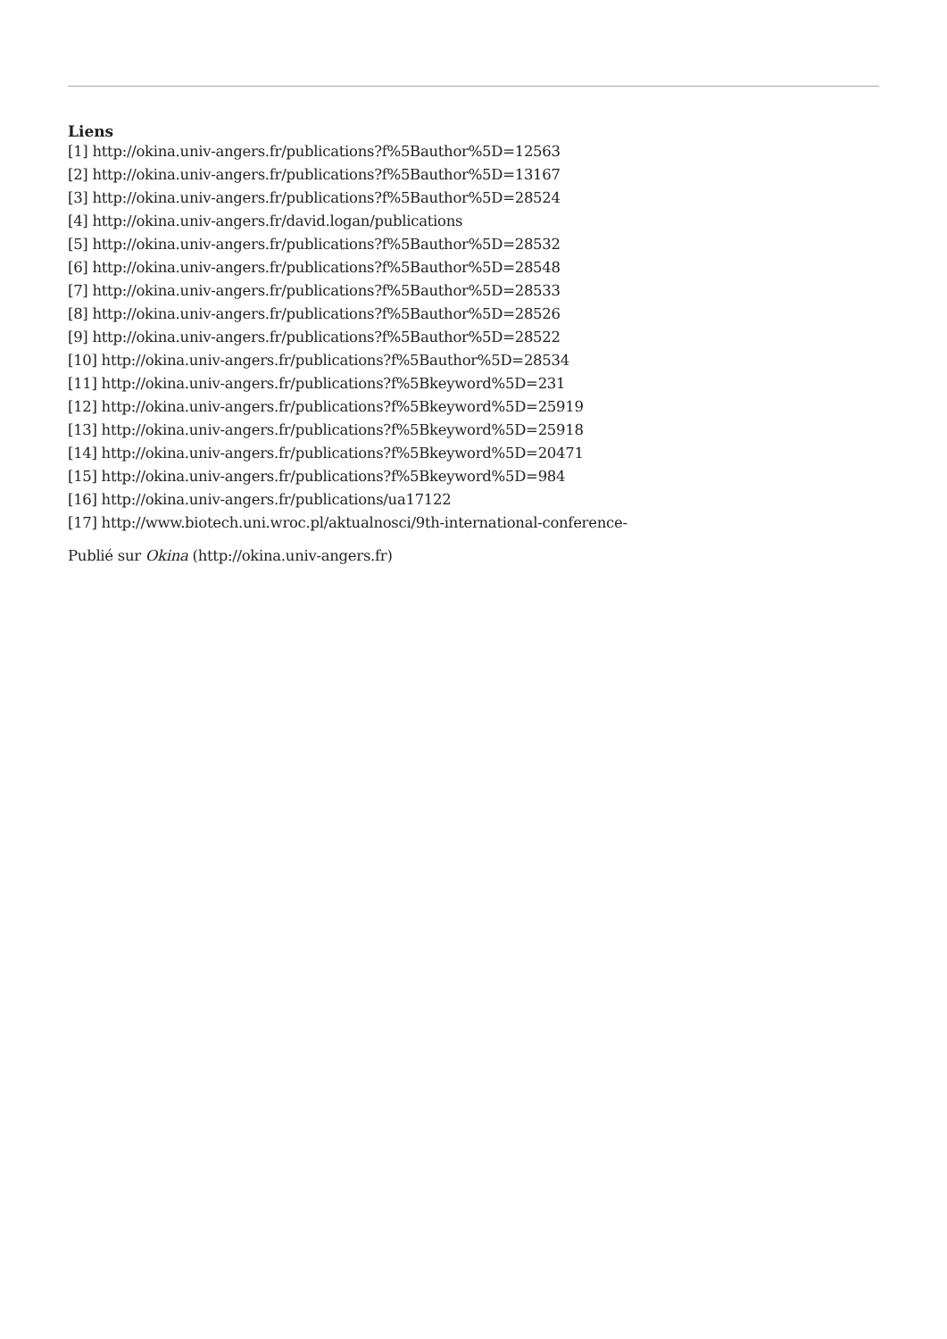Liens
[1] http://okina.univ-angers.fr/publications?f%5Bauthor%5D=12563
[2] http://okina.univ-angers.fr/publications?f%5Bauthor%5D=13167
[3] http://okina.univ-angers.fr/publications?f%5Bauthor%5D=28524
[4] http://okina.univ-angers.fr/david.logan/publications
[5] http://okina.univ-angers.fr/publications?f%5Bauthor%5D=28532
[6] http://okina.univ-angers.fr/publications?f%5Bauthor%5D=28548
[7] http://okina.univ-angers.fr/publications?f%5Bauthor%5D=28533
[8] http://okina.univ-angers.fr/publications?f%5Bauthor%5D=28526
[9] http://okina.univ-angers.fr/publications?f%5Bauthor%5D=28522
[10] http://okina.univ-angers.fr/publications?f%5Bauthor%5D=28534
[11] http://okina.univ-angers.fr/publications?f%5Bkeyword%5D=231
[12] http://okina.univ-angers.fr/publications?f%5Bkeyword%5D=25919
[13] http://okina.univ-angers.fr/publications?f%5Bkeyword%5D=25918
[14] http://okina.univ-angers.fr/publications?f%5Bkeyword%5D=20471
[15] http://okina.univ-angers.fr/publications?f%5Bkeyword%5D=984
[16] http://okina.univ-angers.fr/publications/ua17122
[17] http://www.biotech.uni.wroc.pl/aktualnosci/9th-international-conference-
Publié sur Okina (http://okina.univ-angers.fr)